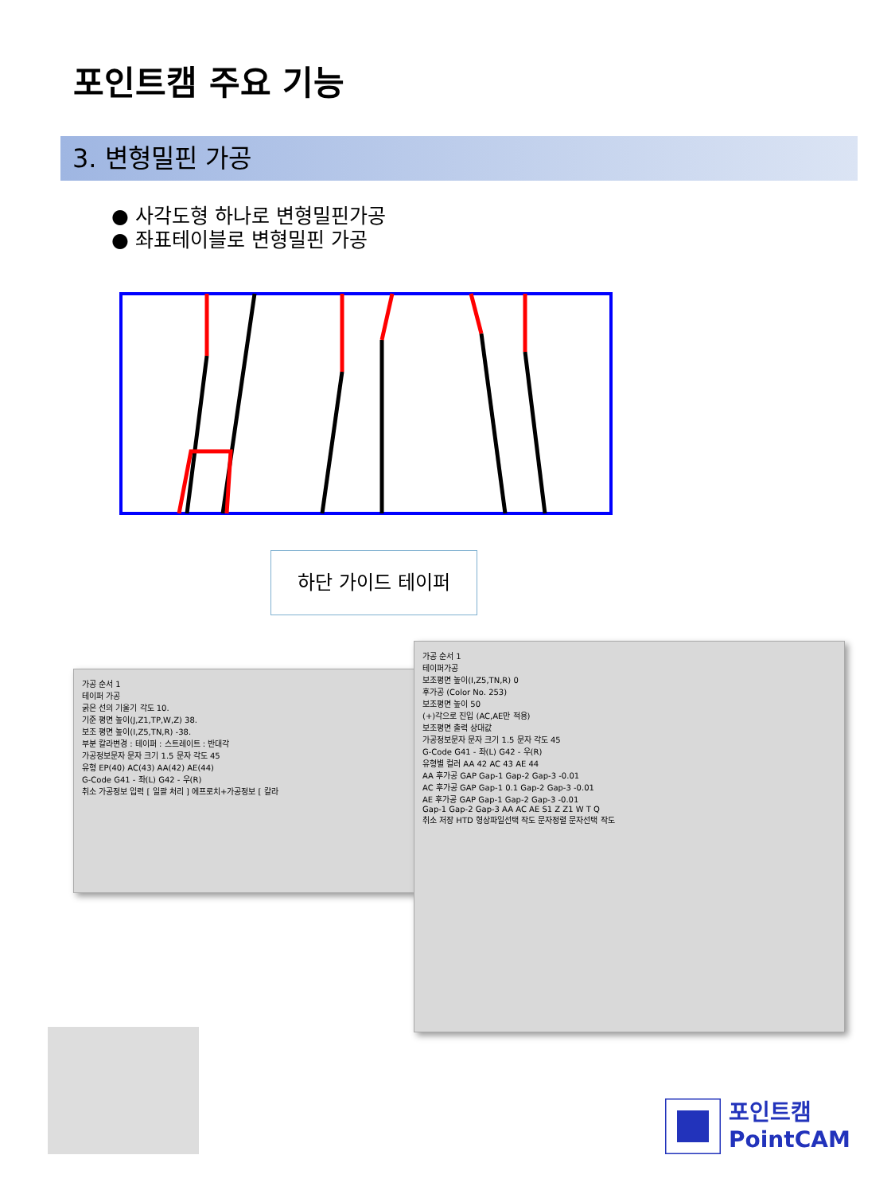포인트캠 주요 기능
3. 변형밀핀 가공
● 사각도형 하나로 변형밀핀가공
● 좌표테이블로 변형밀핀 가공
하단 가이드 테이퍼
가공 순서 1
테이퍼 가공
굵은 선의 기울기 각도 10.
기준 평면 높이(J,Z1,TP,W,Z) 38.
보조 평면 높이(I,Z5,TN,R) -38.
부분 칼라변경 : 테이퍼 : 스트레이트 : 반대각
가공정보문자 문자 크기 1.5 문자 각도 45
유형 EP(40) AC(43) AA(42) AE(44)
G-Code G41 - 좌(L) G42 - 우(R)
취소 가공정보 입력 [ 일괄 처리 ] 에프로치+가공정보 [ 칼라
가공 순서 1
테이퍼가공
보조평면 높이(I,Z5,TN,R) 0
후가공 (Color No. 253)
보조평면 높이 50
(+)각으로 진입 (AC,AE만 적용)
보조평면 출력 상대값
가공정보문자 문자 크기 1.5 문자 각도 45
G-Code G41 - 좌(L) G42 - 우(R)
유형별 컬러 AA 42 AC 43 AE 44
AA 후가공 GAP Gap-1 Gap-2 Gap-3 -0.01
AC 후가공 GAP Gap-1 0.1 Gap-2 Gap-3 -0.01
AE 후가공 GAP Gap-1 Gap-2 Gap-3 -0.01
Gap-1 Gap-2 Gap-3 AA AC AE S1 Z Z1 W T Q
취소 저장 HTD 형상파일선택 작도 문자정렬 문자선택 작도
포인트캠
PointCAM